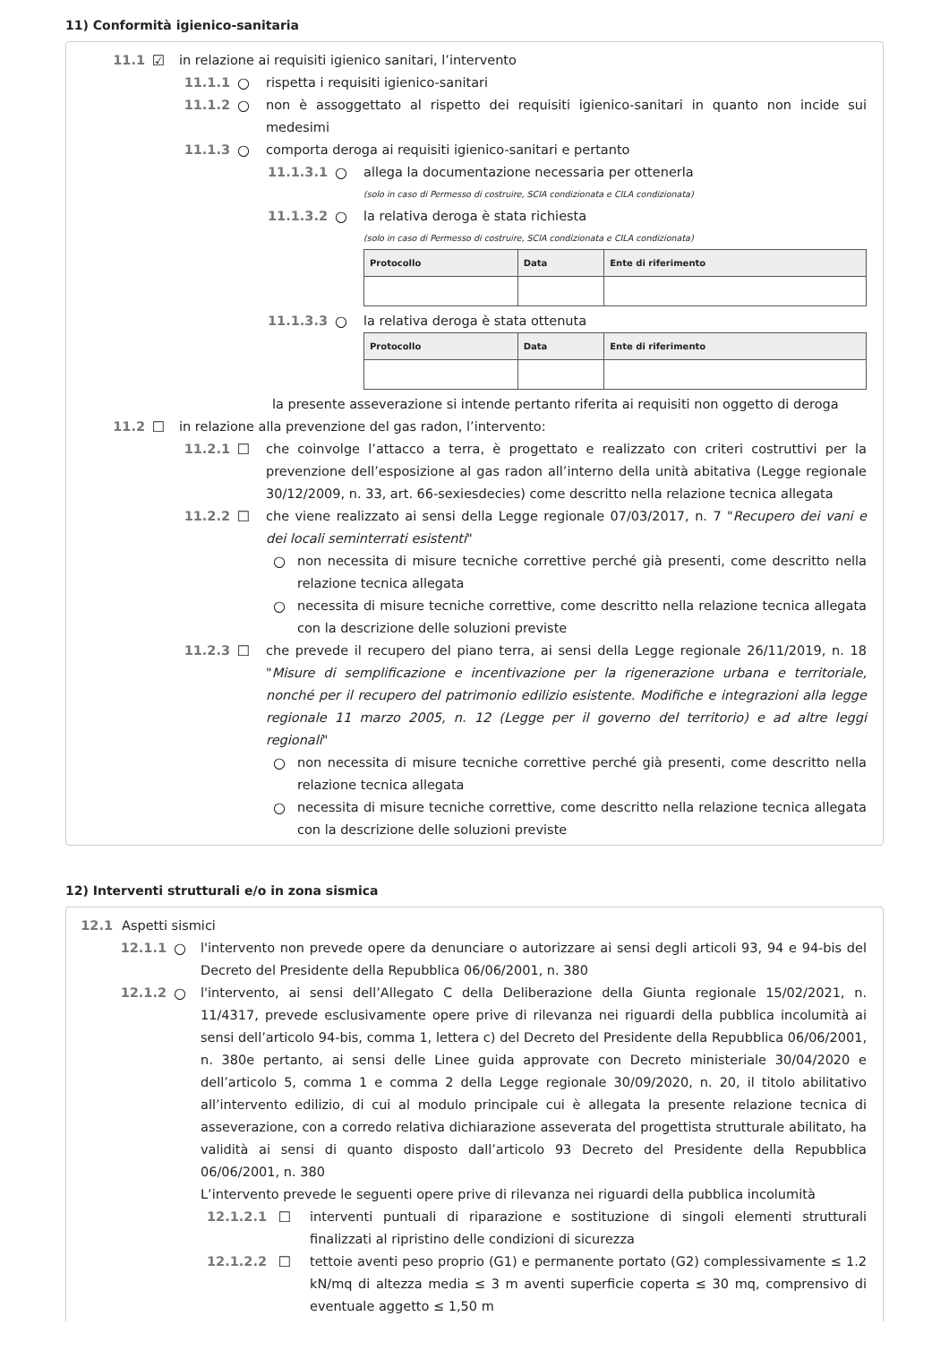11) Conformità igienico-sanitaria
11.1 ☑ in relazione ai requisiti igienico sanitari, l’intervento
11.1.1 ○ rispetta i requisiti igienico-sanitari
11.1.2 ○ non è assoggettato al rispetto dei requisiti igienico-sanitari in quanto non incide sui medesimi
11.1.3 ○ comporta deroga ai requisiti igienico-sanitari e pertanto
11.1.3.1 ○ allega la documentazione necessaria per ottenerla
(solo in caso di Permesso di costruire, SCIA condizionata e CILA condizionata)
11.1.3.2 ○ la relativa deroga è stata richiesta
(solo in caso di Permesso di costruire, SCIA condizionata e CILA condizionata)
| Protocollo | Data | Ente di riferimento |
| --- | --- | --- |
11.1.3.3 ○ la relativa deroga è stata ottenuta
| Protocollo | Data | Ente di riferimento |
| --- | --- | --- |
la presente asseverazione si intende pertanto riferita ai requisiti non oggetto di deroga
11.2 ☐ in relazione alla prevenzione del gas radon, l’intervento:
11.2.1 ☐ che coinvolge l’attacco a terra, è progettato e realizzato con criteri costruttivi per la prevenzione dell’esposizione al gas radon all’interno della unità abitativa (Legge regionale 30/12/2009, n. 33, art. 66-sexiesdecies) come descritto nella relazione tecnica allegata
11.2.2 ☐ che viene realizzato ai sensi della Legge regionale 07/03/2017, n. 7 "Recupero dei vani e dei locali seminterrati esistenti"
○ non necessita di misure tecniche correttive perché già presenti, come descritto nella relazione tecnica allegata
○ necessita di misure tecniche correttive, come descritto nella relazione tecnica allegata con la descrizione delle soluzioni previste
11.2.3 ☐ che prevede il recupero del piano terra, ai sensi della Legge regionale 26/11/2019, n. 18 "Misure di semplificazione e incentivazione per la rigenerazione urbana e territoriale, nonché per il recupero del patrimonio edilizio esistente. Modifiche e integrazioni alla legge regionale 11 marzo 2005, n. 12 (Legge per il governo del territorio) e ad altre leggi regionali"
○ non necessita di misure tecniche correttive perché già presenti, come descritto nella relazione tecnica allegata
○ necessita di misure tecniche correttive, come descritto nella relazione tecnica allegata con la descrizione delle soluzioni previste
12) Interventi strutturali e/o in zona sismica
12.1 Aspetti sismici
12.1.1 ○ l'intervento non prevede opere da denunciare o autorizzare ai sensi degli articoli 93, 94 e 94-bis del Decreto del Presidente della Repubblica 06/06/2001, n. 380
12.1.2 ○ l'intervento, ai sensi dell’Allegato C della Deliberazione della Giunta regionale 15/02/2021, n. 11/4317, prevede esclusivamente opere prive di rilevanza nei riguardi della pubblica incolumità ai sensi dell’articolo 94-bis, comma 1, lettera c) del Decreto del Presidente della Repubblica 06/06/2001, n. 380e pertanto, ai sensi delle Linee guida approvate con Decreto ministeriale 30/04/2020 e dell’articolo 5, comma 1 e comma 2 della Legge regionale 30/09/2020, n. 20, il titolo abilitativo all’intervento edilizio, di cui al modulo principale cui è allegata la presente relazione tecnica di asseverazione, con a corredo relativa dichiarazione asseverata del progettista strutturale abilitato, ha validità ai sensi di quanto disposto dall’articolo 93 Decreto del Presidente della Repubblica 06/06/2001, n. 380
L’intervento prevede le seguenti opere prive di rilevanza nei riguardi della pubblica incolumità
12.1.2.1 ☐ interventi puntuali di riparazione e sostituzione di singoli elementi strutturali finalizzati al ripristino delle condizioni di sicurezza
12.1.2.2 ☐ tettoie aventi peso proprio (G1) e permanente portato (G2) complessivamente ≤ 1.2 kN/mq di altezza media ≤ 3 m aventi superficie coperta ≤ 30 mq, comprensivo di eventuale aggetto ≤ 1,50 m